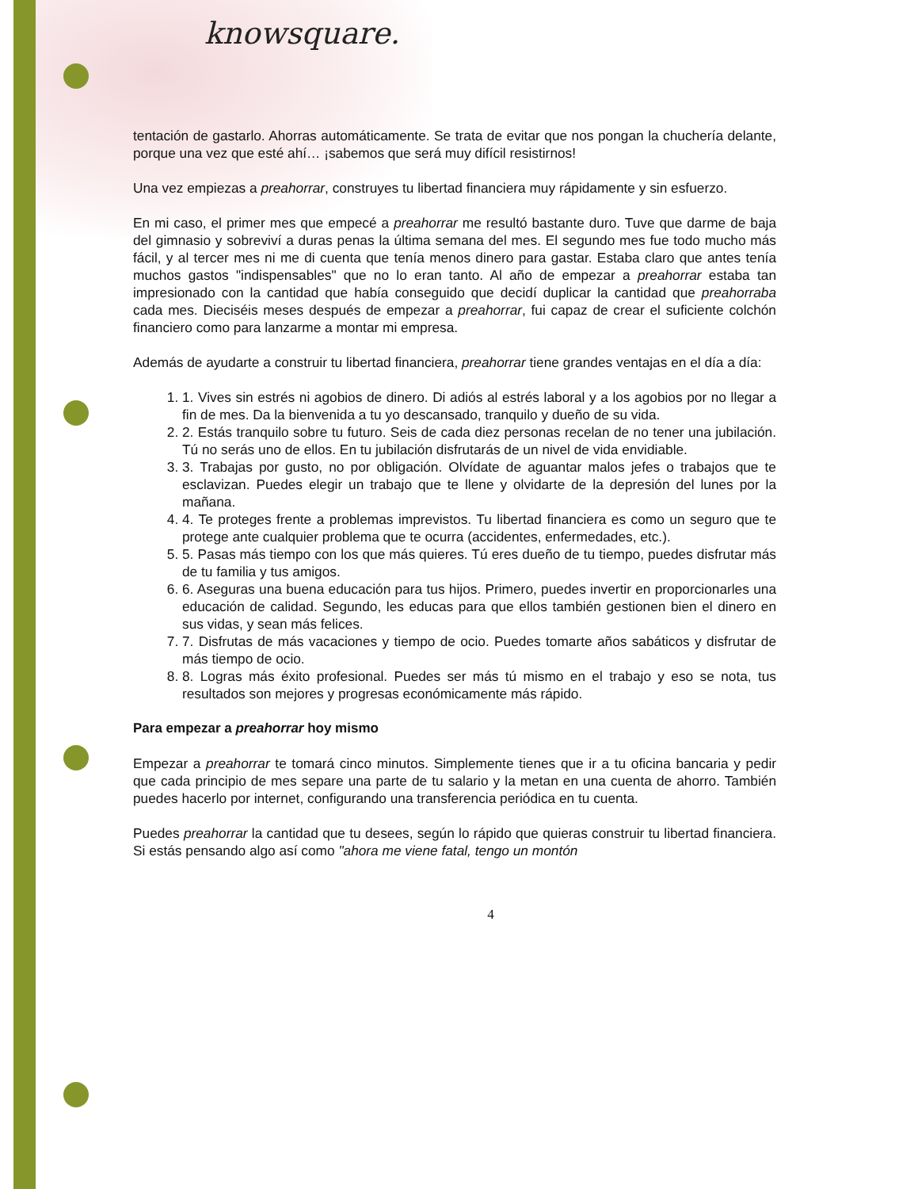knowsquare.
tentación de gastarlo. Ahorras automáticamente. Se trata de evitar que nos pongan la chuchería delante, porque una vez que esté ahí… ¡sabemos que será muy difícil resistirnos!
Una vez empiezas a preahorrar, construyes tu libertad financiera muy rápidamente y sin esfuerzo.
En mi caso, el primer mes que empecé a preahorrar me resultó bastante duro. Tuve que darme de baja del gimnasio y sobreviví a duras penas la última semana del mes. El segundo mes fue todo mucho más fácil, y al tercer mes ni me di cuenta que tenía menos dinero para gastar. Estaba claro que antes tenía muchos gastos "indispensables" que no lo eran tanto. Al año de empezar a preahorrar estaba tan impresionado con la cantidad que había conseguido que decidí duplicar la cantidad que preahorraba cada mes. Dieciséis meses después de empezar a preahorrar, fui capaz de crear el suficiente colchón financiero como para lanzarme a montar mi empresa.
Además de ayudarte a construir tu libertad financiera, preahorrar tiene grandes ventajas en el día a día:
1. 1. Vives sin estrés ni agobios de dinero. Di adiós al estrés laboral y a los agobios por no llegar a fin de mes. Da la bienvenida a tu yo descansado, tranquilo y dueño de su vida.
2. 2. Estás tranquilo sobre tu futuro. Seis de cada diez personas recelan de no tener una jubilación. Tú no serás uno de ellos. En tu jubilación disfrutarás de un nivel de vida envidiable.
3. 3. Trabajas por gusto, no por obligación. Olvídate de aguantar malos jefes o trabajos que te esclavizan. Puedes elegir un trabajo que te llene y olvidarte de la depresión del lunes por la mañana.
4. 4. Te proteges frente a problemas imprevistos. Tu libertad financiera es como un seguro que te protege ante cualquier problema que te ocurra (accidentes, enfermedades, etc.).
5. 5. Pasas más tiempo con los que más quieres. Tú eres dueño de tu tiempo, puedes disfrutar más de tu familia y tus amigos.
6. 6. Aseguras una buena educación para tus hijos. Primero, puedes invertir en proporcionarles una educación de calidad. Segundo, les educas para que ellos también gestionen bien el dinero en sus vidas, y sean más felices.
7. 7. Disfrutas de más vacaciones y tiempo de ocio. Puedes tomarte años sabáticos y disfrutar de más tiempo de ocio.
8. 8. Logras más éxito profesional. Puedes ser más tú mismo en el trabajo y eso se nota, tus resultados son mejores y progresas económicamente más rápido.
Para empezar a preahorrar hoy mismo
Empezar a preahorrar te tomará cinco minutos. Simplemente tienes que ir a tu oficina bancaria y pedir que cada principio de mes separe una parte de tu salario y la metan en una cuenta de ahorro. También puedes hacerlo por internet, configurando una transferencia periódica en tu cuenta.
Puedes preahorrar la cantidad que tu desees, según lo rápido que quieras construir tu libertad financiera. Si estás pensando algo así como "ahora me viene fatal, tengo un montón
4